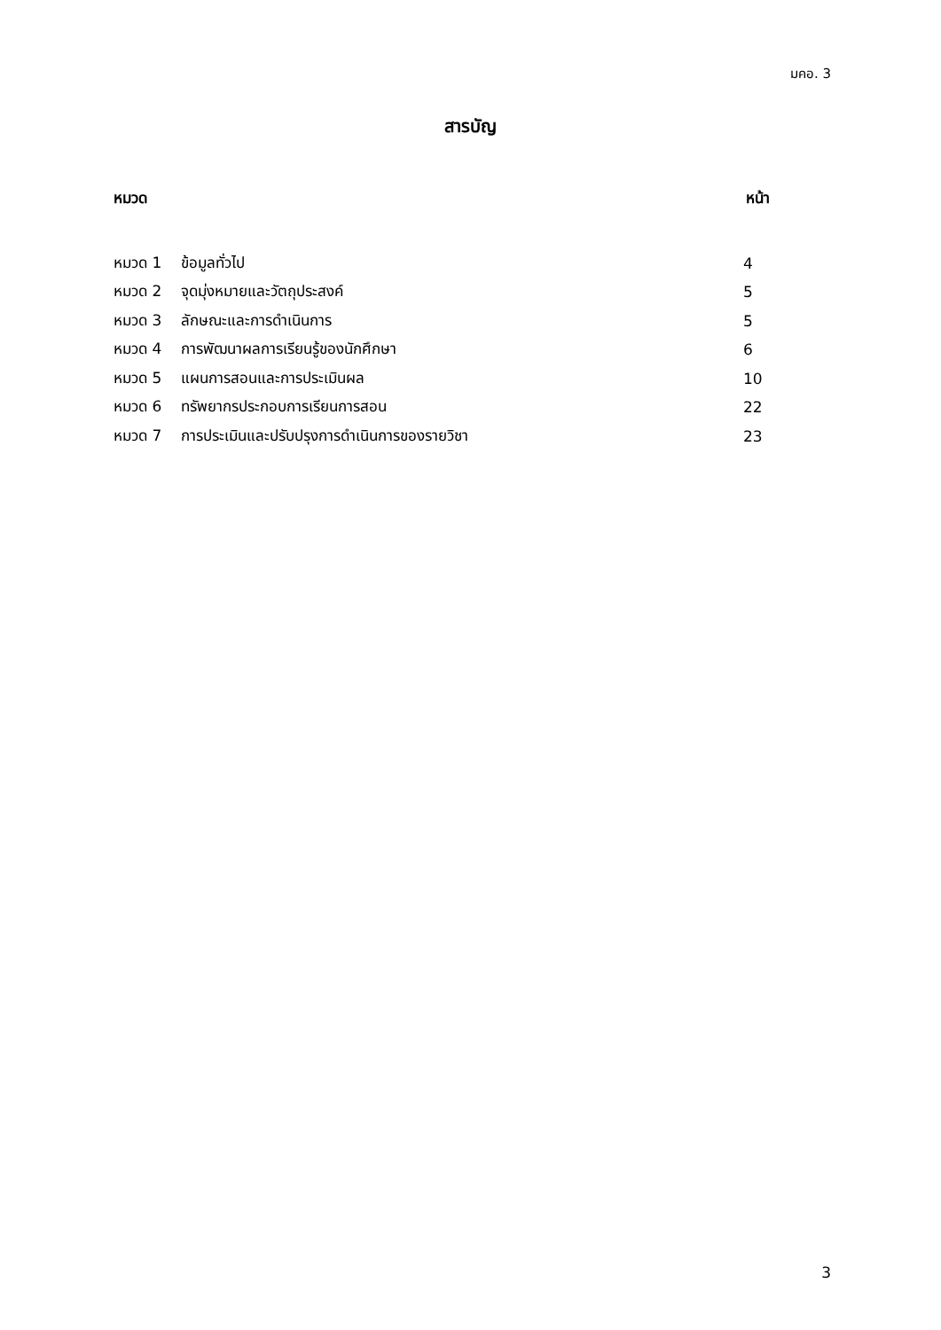มคอ. 3
สารบัญ
หมวด หน้า
หมวด 1 ข้อมูลทั่วไป 4
หมวด 2 จุดมุ่งหมายและวัตถุประสงค์ 5
หมวด 3 ลักษณะและการดำเนินการ 5
หมวด 4 การพัฒนาผลการเรียนรู้ของนักศึกษา 6
หมวด 5 แผนการสอนและการประเมินผล 10
หมวด 6 ทรัพยากรประกอบการเรียนการสอน 22
หมวด 7 การประเมินและปรับปรุงการดำเนินการของรายวิชา 23
3